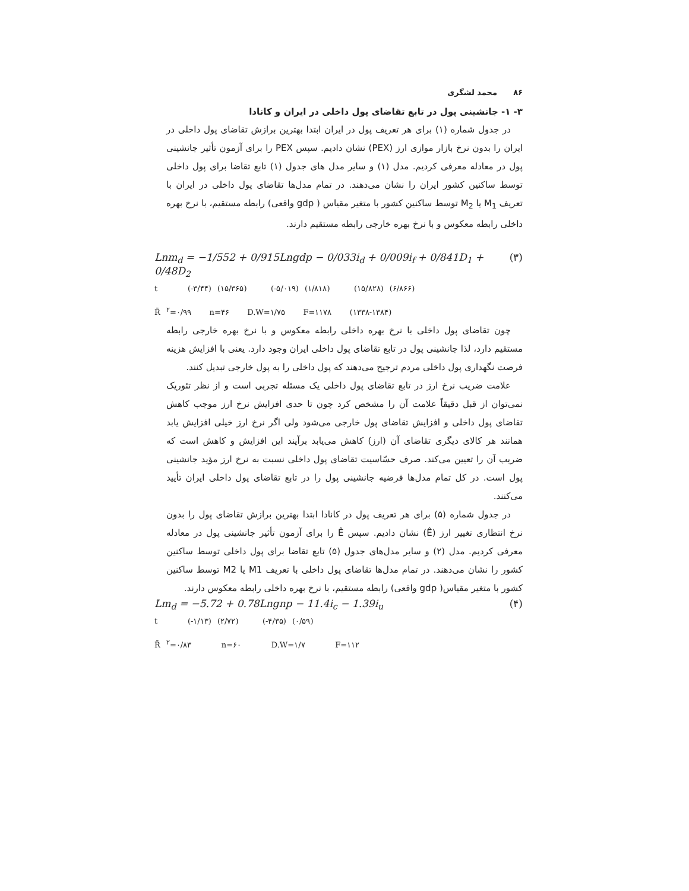۸۶ محمد لشگری
۳- ۱- جانشینی پول در تابع تقاضای پول داخلی در ایران و کانادا
در جدول شماره (۱) برای هر تعریف پول در ایران ابتدا بهترین برازش تقاضای پول داخلی در ایران را بدون نرخ بازار موازی ارز (PEX) نشان دادیم. سپس PEX را برای آزمون تأثیر جانشینی پول در معادله معرفی کردیم. مدل (۱) و سایر مدل های جدول (۱) تابع تقاضا برای پول داخلی توسط ساکنین کشور ایران را نشان می‌دهند. در تمام مدل‌ها تقاضای پول داخلی در ایران با تعریف M<sub>1</sub> یا M<sub>2</sub> توسط ساکنین کشور با متغیر مقیاس ( gdp واقعی) رابطه مستقیم، با نرخ بهره داخلی رابطه معکوس و با نرخ بهره خارجی رابطه مستقیم دارند.
Lnm<sub>d</sub> = −1/552 + 0/915Lngdp − 0/033i<sub>d</sub> + 0/009i<sub>f</sub> + 0/841D<sub>1</sub> + 0/48D<sub>2</sub> (۳)
t (-۳/۴۴) (۱۵/۳۶۵) (-۵/۰۱۹) (۱/۸۱۸) (۱۵/۸۲۸) (۶/۸۶۶)
R̄ <sup>۲</sup>=۰/۹۹ n=۴۶ D.W=۱/۷۵ F=۱۱۷۸ (۱۳۳۸-۱۳۸۴)
چون تقاضای پول داخلی با نرخ بهره داخلی رابطه معکوس و با نرخ بهره خارجی رابطه مستقیم دارد، لذا جانشینی پول در تابع تقاضای پول داخلی ایران وجود دارد. یعنی با افزایش هزینه فرصت نگهداری پول داخلی مردم ترجیح می‌دهند که پول داخلی را به پول خارجی تبدیل کنند.
علامت ضریب نرخ ارز در تابع تقاضای پول داخلی یک مسئله تجربی است و از نظر تئوریک نمی‌توان از قبل دقیقاً علامت آن را مشخص کرد چون تا حدی افزایش نرخ ارز موجب کاهش تقاضای پول داخلی و افزایش تقاضای پول خارجی می‌شود ولی اگر نرخ ارز خیلی افزایش یابد همانند هر کالای دیگری تقاضای آن (ارز) کاهش می‌یابد برآیند این افزایش و کاهش است که ضریب آن را تعیین می‌کند. صرف حسّاسیت تقاضای پول داخلی نسبت به نرخ ارز مؤید جانشینی پول است. در کل تمام مدل‌ها فرضیه جانشینی پول را در تابع تقاضای پول داخلی ایران تأیید می‌کنند.
در جدول شماره (۵) برای هر تعریف پول در کانادا ابتدا بهترین برازش تقاضای پول را بدون نرخ انتظاری تغییر ارز (Ê) نشان دادیم. سپس Ê را برای آزمون تأثیر جانشینی پول در معادله معرفی کردیم. مدل (۲) و سایر مدل‌های جدول (۵) تابع تقاضا برای پول داخلی توسط ساکنین کشور را نشان می‌دهند. در تمام مدل‌ها تقاضای پول داخلی با تعریف M1 یا M2 توسط ساکنین کشور با متغیر مقیاس( gdp واقعی) رابطه مستقیم، با نرخ بهره داخلی رابطه معکوس دارند.
Lm<sub>d</sub> = −5.72 + 0.78Lngnp − 11.4i<sub>c</sub> − 1.39i<sub>u</sub> (۴)
t (-۱/۱۳) (۲/۷۲) (-۴/۳۵) (۰/۵۹)
R̄ <sup>۲</sup>=۰/۸۳ n=۶۰ D.W=۱/۷ F=۱۱۲